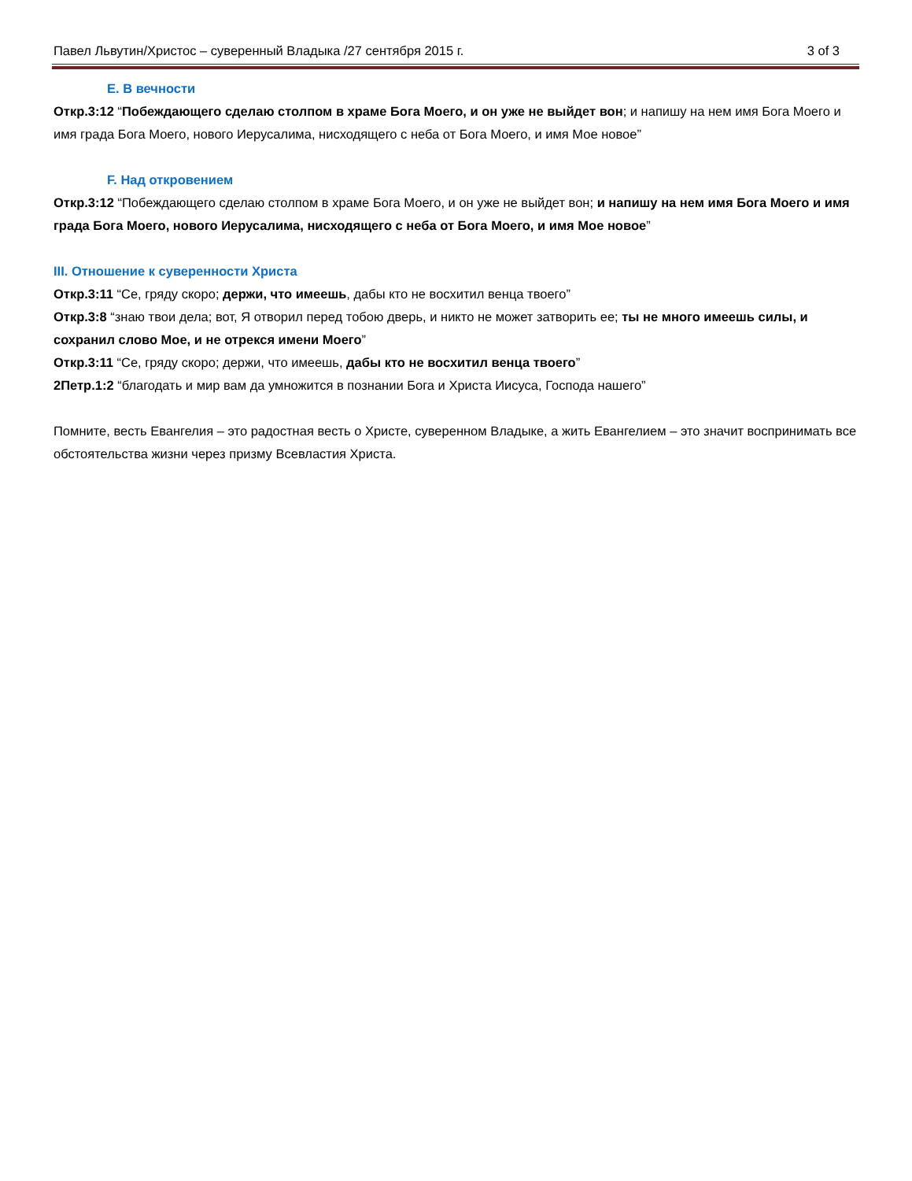Павел Львутин/Христос – суверенный Владыка /27 сентября 2015 г. 3 of 3
E. В вечности
Откр.3:12 “Побеждающего сделаю столпом в храме Бога Моего, и он уже не выйдет вон; и напишу на нем имя Бога Моего и имя града Бога Моего, нового Иерусалима, нисходящего с неба от Бога Моего, и имя Мое новое”
F. Над откровением
Откр.3:12 “Побеждающего сделаю столпом в храме Бога Моего, и он уже не выйдет вон; и напишу на нем имя Бога Моего и имя града Бога Моего, нового Иерусалима, нисходящего с неба от Бога Моего, и имя Мое новое”
III. Отношение к суверенности Христа
Откр.3:11 “Се, гряду скоро; держи, что имеешь, дабы кто не восхитил венца твоего”
Откр.3:8 “знаю твои дела; вот, Я отворил перед тобою дверь, и никто не может затворить ее; ты не много имеешь силы, и сохранил слово Мое, и не отрекся имени Моего”
Откр.3:11 “Се, гряду скоро; держи, что имеешь, дабы кто не восхитил венца твоего”
2Петр.1:2 “благодать и мир вам да умножится в познании Бога и Христа Иисуса, Господа нашего”
Помните, весть Евангелия – это радостная весть о Христе, суверенном Владыке, а жить Евангелием – это значит воспринимать все обстоятельства жизни через призму Всевластия Христа.